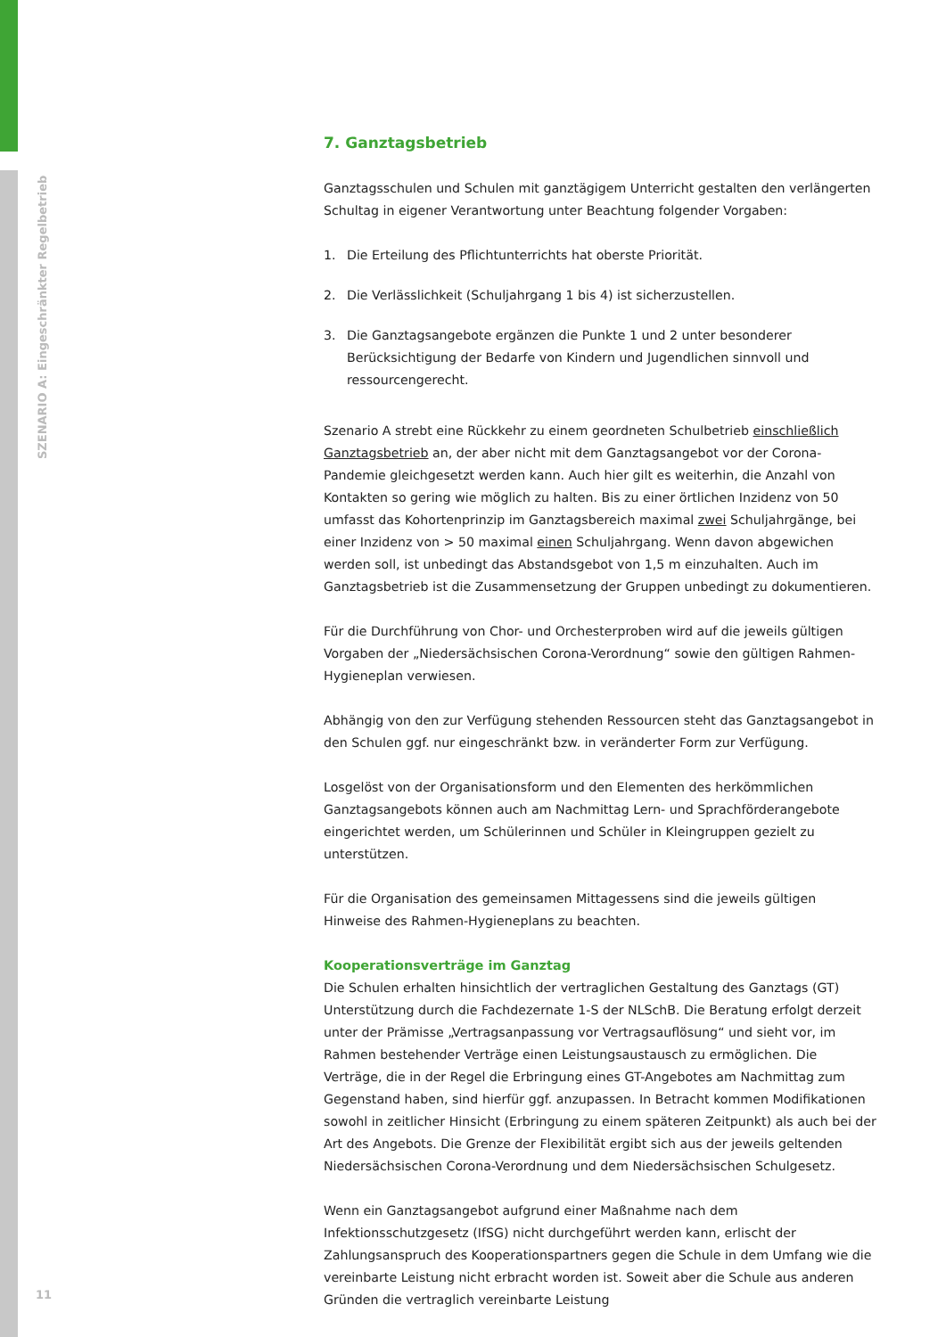SZENARIO A: Eingeschränkter Regelbetrieb
7. Ganztagsbetrieb
Ganztagsschulen und Schulen mit ganztägigem Unterricht gestalten den verlängerten Schultag in eigener Verantwortung unter Beachtung folgender Vorgaben:
1. Die Erteilung des Pflichtunterrichts hat oberste Priorität.
2. Die Verlässlichkeit (Schuljahrgang 1 bis 4) ist sicherzustellen.
3. Die Ganztagsangebote ergänzen die Punkte 1 und 2 unter besonderer Berücksichtigung der Bedarfe von Kindern und Jugendlichen sinnvoll und ressourcengerecht.
Szenario A strebt eine Rückkehr zu einem geordneten Schulbetrieb einschließlich Ganztagsbetrieb an, der aber nicht mit dem Ganztagsangebot vor der Corona-Pandemie gleichgesetzt werden kann. Auch hier gilt es weiterhin, die Anzahl von Kontakten so gering wie möglich zu halten. Bis zu einer örtlichen Inzidenz von 50 umfasst das Kohortenprinzip im Ganztagsbereich maximal zwei Schuljahrgänge, bei einer Inzidenz von > 50 maximal einen Schuljahrgang. Wenn davon abgewichen werden soll, ist unbedingt das Abstandsgebot von 1,5 m einzuhalten. Auch im Ganztagsbetrieb ist die Zusammensetzung der Gruppen unbedingt zu dokumentieren.
Für die Durchführung von Chor- und Orchesterproben wird auf die jeweils gültigen Vorgaben der „Niedersächsischen Corona-Verordnung“ sowie den gültigen Rahmen-Hygieneplan verwiesen.
Abhängig von den zur Verfügung stehenden Ressourcen steht das Ganztagsangebot in den Schulen ggf. nur eingeschränkt bzw. in veränderter Form zur Verfügung.
Losgelöst von der Organisationsform und den Elementen des herkömmlichen Ganztagsangebots können auch am Nachmittag Lern- und Sprachförderangebote eingerichtet werden, um Schülerinnen und Schüler in Kleingruppen gezielt zu unterstützen.
Für die Organisation des gemeinsamen Mittagessens sind die jeweils gültigen Hinweise des Rahmen-Hygieneplans zu beachten.
Kooperationsverträge im Ganztag
Die Schulen erhalten hinsichtlich der vertraglichen Gestaltung des Ganztags (GT) Unterstützung durch die Fachdezernate 1-S der NLSchB. Die Beratung erfolgt derzeit unter der Prämisse „Vertragsanpassung vor Vertragsauflösung“ und sieht vor, im Rahmen bestehender Verträge einen Leistungsaustausch zu ermöglichen. Die Verträge, die in der Regel die Erbringung eines GT-Angebotes am Nachmittag zum Gegenstand haben, sind hierfür ggf. anzupassen. In Betracht kommen Modifikationen sowohl in zeitlicher Hinsicht (Erbringung zu einem späteren Zeitpunkt) als auch bei der Art des Angebots. Die Grenze der Flexibilität ergibt sich aus der jeweils geltenden Niedersächsischen Corona-Verordnung und dem Niedersächsischen Schulgesetz.
Wenn ein Ganztagsangebot aufgrund einer Maßnahme nach dem Infektionsschutzgesetz (IfSG) nicht durchgeführt werden kann, erlischt der Zahlungsanspruch des Kooperationspartners gegen die Schule in dem Umfang wie die vereinbarte Leistung nicht erbracht worden ist. Soweit aber die Schule aus anderen Gründen die vertraglich vereinbarte Leistung
11